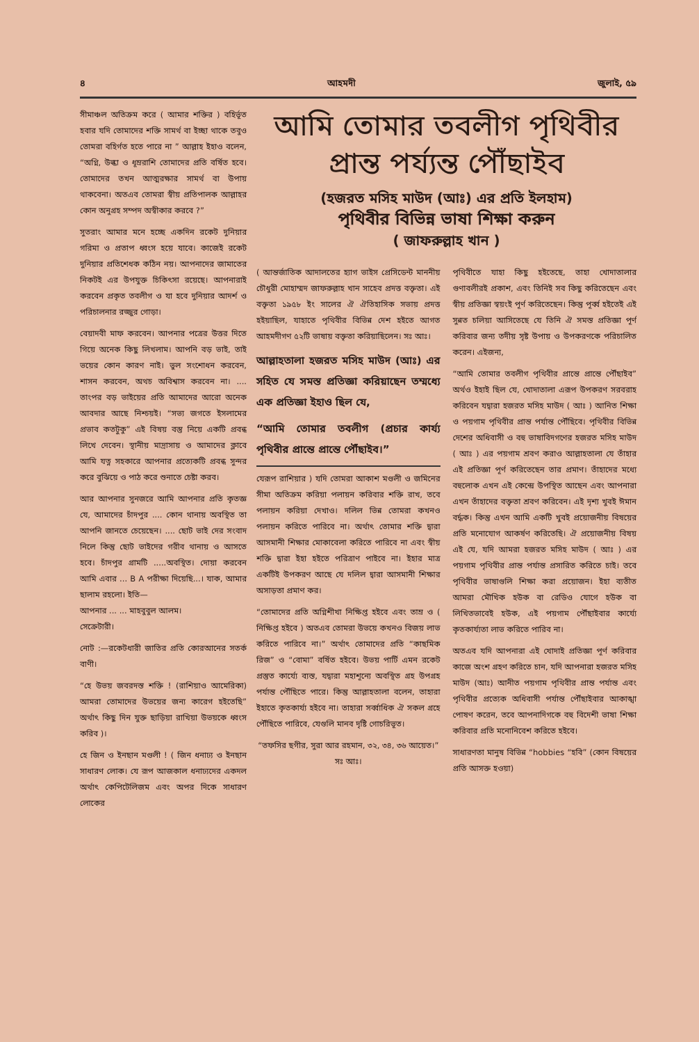৪ আহমদী জুলাই, ৫৯
সীমাঞ্চল অতিক্রম করে ( আমার শক্তির ) বহির্ভূত হবার যদি তোমাদের শক্তি সামর্থ বা ইচ্ছা থাকে তবুও তোমরা বহির্গত হতে পারে না ” আল্লাহ ইহাও বলেন, “অগ্নি, উল্কা ও ধূম্ররাশি তোমাদের প্রতি বর্ষিত হবে। তোমাদের তখন আত্মরক্ষার সামর্থ বা উপায় থাকবেনা। অতএব তোমরা স্বীয় প্রতিপালক আল্লাহর কোন অনুগ্রহ সম্পদ অস্বীকার করবে ?”
সুতরাং আমার মনে হচ্ছে একদিন রকেট দুনিয়ার গরিমা ও প্রতাপ ধ্বংস হয়ে যাবে। কাজেই রকেট দুনিয়ার প্রতিশেধক কঠিন নয়। আপনাদের জামাতের নিকটই এর উপযুক্ত চিকিৎসা রয়েছে। আপনারাই করবেন প্রকৃত তবলীগ ও যা হবে দুনিয়ার আদর্শ ও পরিচালনার রজ্জুর গোড়া।
বেয়াদবী মাফ করবেন। আপনার পত্রের উত্তর দিতে গিয়ে অনেক কিছু লিখলাম। আপনি বড় ভাই, তাই ভয়ের কোন কারণ নাই। ভুল সংশোধন করবেন, শাসন করবেন, অথচ অবিশ্বাস করবেন না। .... তাংপর বড় ভাইয়ের প্রতি আমাদের আরো অনেক আবদার আছে নিশ্চয়ই। “সভ্য জগতে ইসলামের প্রভাব কতটুকু” এই বিষয় বস্তু নিয়ে একটি প্রবন্ধ লিখে দেবেন। স্থানীয় মাদ্রাসায় ও আমাদের ক্লাবে আমি যত্ন সহকারে আপনার প্রত্যেকটি প্রবন্ধ সুন্দর করে বুঝিয়ে ও পাঠ করে শুনাতে চেষ্টা করব।
আর আপনার সুনজরে আমি আপনার প্রতি কৃতজ্ঞ যে, আমাদের চাঁদপুর .... কোন থানায় অবস্থিত তা আপনি জানতে চেয়েছেন। .... ছোট ভাই দের সংবাদ নিলে কিন্তু ছোট ভাইদের গরীব থানায় ও আসতে হবে। চাঁদপুর গ্রামটি .....অবস্থিত। দোয়া করবেন আমি এবার ... B A পরীক্ষা দিয়েছি...। যাক, আমার ছালাম রহলো। ইতি—
আপনার ... ... মাহবুবুল আলম।
সেক্রেটারী।
নোট :—রকেটধারী জাতির প্রতি কোরআনের সতর্ক বাণী।
“হে উভয় জবরদস্ত শক্তি ! (রাশিয়াও আমেরিকা) আমরা তোমাদের উভয়ের জন্য কারেগ হইতেছি” অর্থাৎ কিছু দিন যুক্ত ছাড়িয়া রাখিয়া উভয়কে ধ্বংস করিব )।
হে জিন ও ইনছান মণ্ডলী ! ( জিন ধনাঢ্য ও ইনছান সাধারণ লোক। যে রূপ আজকাল ধনাঢ্যদের একদল অর্থাৎ কেপিটেলিজম এবং অপর দিকে সাধারণ লোকের
আমি তোমার তবলীগ পৃথিবীর প্রান্ত পর্য্যন্ত পৌঁছাইব
(হজরত মসিহ মাউদ (আঃ) এর প্রতি ইলহাম)
পৃথিবীর বিভিন্ন ভাষা শিক্ষা করুন
( জাফরুল্লাহ খান )
( আন্তর্জাতিক আদালতের হ্যাগ ভাইস প্রেসিডেন্ট মাননীয় চৌধুরী মোহাম্মদ জাফরুল্লাহ খান সাহেব প্রদত্ত বক্তৃতা। এই বক্তৃতা ১৯৫৮ ইং সালের ঐ ঐতিহাসিক সভায় প্রদত্ত হইয়াছিল, যাহাতে পৃথিবীর বিভিন্ন দেশ হইতে আগত আহমদীগণ ৫২টি ভাষায় বক্তৃতা করিয়াছিলেন। সঃ আঃ।
আল্লাহতালা হজরত মসিহ মাউদ (আঃ) এর সহিত যে সমস্ত প্রতিজ্ঞা করিয়াছেন তম্মধ্যে এক প্রতিজ্ঞা ইহাও ছিল যে,
“আমি তোমার তবলীগ (প্রচার কার্য্য পৃথিবীর প্রান্তে প্রান্তে পৌঁছাইব।”
যেরূপ রাশিয়ার ) যদি তোমরা আকাশ মণ্ডলী ও জমিনের সীমা অতিক্রম করিয়া পলায়ন করিবার শক্তি রাখ, তবে পলায়ন করিয়া দেখাও। দলিল ভিন্ন তোমরা কখনও পলায়ন করিতে পারিবে না। অর্থাৎ তোমার শক্তি দ্বারা আসমানী শিক্ষার মোকাবেলা করিতে পারিবে না এবং স্বীয় শক্তি দ্বারা ইহা হইতে পরিত্রাণ পাইবে না। ইহার মাত্র একটিই উপকরণ আছে যে দলিল দ্বারা আসমানী শিক্ষার অসাড়তা প্রমাণ কর।
“তোমাদের প্রতি অগ্নিশীখা নিক্ষিপ্ত হইবে এবং তাম্র ও ( নিক্ষিপ্ত হইবে ) অতএব তোমরা উভয়ে কখনও বিজয় লাভ করিতে পারিবে না।” অর্থাৎ তোমাদের প্রতি “কাছমিক রিজ” ও “বোমা” বর্ষিত হইবে। উভয় পার্টি এমন রকেট প্রস্তুত কার্য্যে ব্যস্ত, যদ্বারা মহাশূন্যে অবস্থিত গ্রহ উপগ্রহ পর্যান্ত পৌঁছিতে পারে। কিন্তু আল্লাহতালা বলেন, তাহারা ইহাতে কৃতকার্য্য হইবে না। তাহারা সর্ব্বাধিক ঐ সকল গ্রহে পৌঁছিতে পারিবে, যেগুলি মানব দৃষ্টি গোচরিভূত।
“তফসির ছগীর, সুরা আর রহমান, ৩২, ৩৪, ৩৬ আয়েত।”
সঃ আঃ।
পৃথিবীতে যাহা কিছু হইতেছে, তাহা খোদাতালার গুণাবলীরই প্রকাশ, এবং তিনিই সব কিছু করিতেছেন এবং স্বীয় প্রতিজ্ঞা স্বয়ংই পূর্ণ করিতেছেন। কিন্তু পূর্ব্ব হইতেই এই সুন্নত চলিয়া আসিতেছে যে তিনি ঐ সমস্ত প্রতিজ্ঞা পূর্ণ করিবার জন্য তদীয় সৃষ্ট উপায় ও উপকরণকে পরিচালিত করেন। এইজন্য,
“আমি তোমার তবলীগ পৃথিবীর প্রান্তে প্রান্তে পৌঁছাইব” অর্থও ইহাই ছিল যে, খোদাতালা এরূপ উপকরণ সরবরাহ করিবেন যদ্বারা হজরত মসিহ মাউদ ( আঃ ) আনিত শিক্ষা ও পয়গাম পৃথিবীর প্রান্ত পর্যান্ত পৌঁছিবে। পৃথিবীর বিভিন্ন দেশের অধিবাসী ও বহু ভাষাবিদগণের হজরত মসিহ মাউদ ( আঃ ) এর পয়গাম শ্রবণ করাও আল্লাহতালা যে তাঁহার এই প্রতিজ্ঞা পূর্ণ করিতেছেন তার প্রমাণ। তাঁহাদের মধ্যে বহুলোক এখন এই কেন্দ্রে উপস্থিত আছেন এবং আপনারা এখন তাঁহাদের বক্তৃতা শ্রবণ করিবেন। এই দৃশ্য খুবই ঈমান বর্দ্ধক। কিন্তু এখন আমি একটি খুবই প্রয়োজনীয় বিষয়ের প্রতি মনোযোগ আকর্ষণ করিতেছি। ঐ প্রয়োজনীয় বিষয় এই যে, যদি আমরা হজরত মসিহ মাউদ ( আঃ ) এর পয়গাম পৃথিবীর প্রান্ত পর্যান্ত প্রসারিত করিতে চাই। তবে পৃথিবীর ভাষাগুলি শিক্ষা করা প্রয়োজন। ইহা ব্যতীত আমরা মৌখিক হউক বা রেডিও যোগে হউক বা লিখিতভাবেই হউক, এই পয়গাম পৌঁছাইবার কার্য্যে কৃতকার্য্যতা লাভ করিতে পারিব না।
অতএব যদি আপনারা এই খোদাই প্রতিজ্ঞা পূর্ণ করিবার কাজে অংশ গ্রহণ করিতে চান, যদি আপনারা হজরত মসিহ মাউদ (আঃ) আনীত পয়গাম পৃথিবীর প্রান্ত পর্যান্ত এবং পৃথিবীর প্রত্যেক অধিবাসী পর্যান্ত পৌঁছাইবার আকাঙ্খা পোষণ করেন, তবে আপনাদিগকে বহু বিদেশী ভাষা শিক্ষা করিবার প্রতি মনোনিবেশ করিতে হইবে।
সাধারণতা মানুষ বিভিন্ন “hobbies “হবি” (কোন বিষয়ের প্রতি আসক্ত হওয়া)